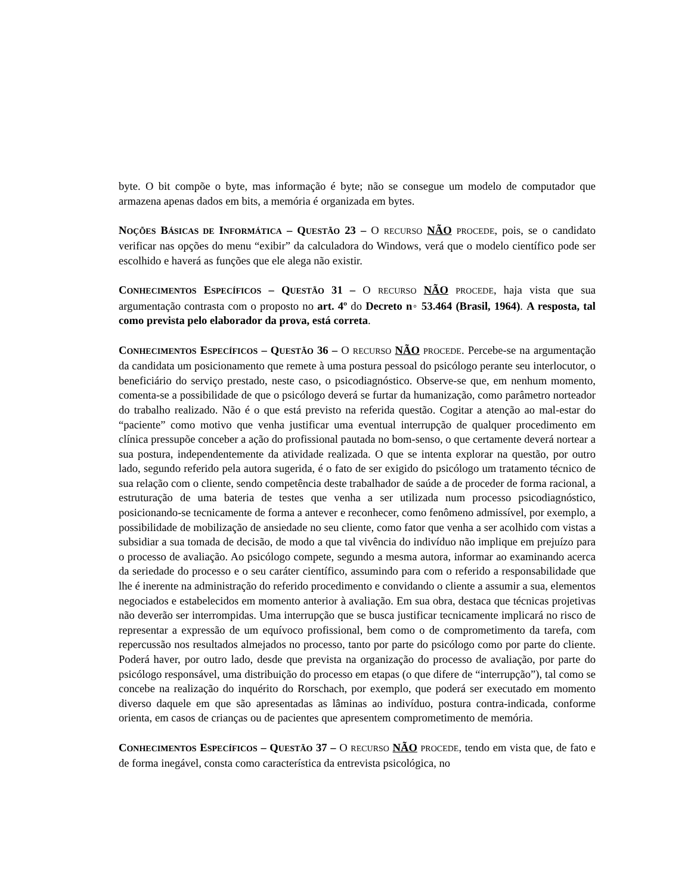byte. O bit compõe o byte, mas informação é byte; não se consegue um modelo de computador que armazena apenas dados em bits, a memória é organizada em bytes.
NOÇÕES BÁSICAS DE INFORMÁTICA – QUESTÃO 23 – O RECURSO NÃO PROCEDE, pois, se o candidato verificar nas opções do menu “exibir” da calculadora do Windows, verá que o modelo científico pode ser escolhido e haverá as funções que ele alega não existir.
CONHECIMENTOS ESPECÍFICOS – QUESTÃO 31 – O RECURSO NÃO PROCEDE, haja vista que sua argumentação contrasta com o proposto no art. 4º do Decreto n◦ 53.464 (Brasil, 1964). A resposta, tal como prevista pelo elaborador da prova, está correta.
CONHECIMENTOS ESPECÍFICOS – QUESTÃO 36 – O RECURSO NÃO PROCEDE. Percebe-se na argumentação da candidata um posicionamento que remete à uma postura pessoal do psicólogo perante seu interlocutor, o beneficiário do serviço prestado, neste caso, o psicodiagnóstico. Observe-se que, em nenhum momento, comenta-se a possibilidade de que o psicólogo deverá se furtar da humanização, como parâmetro norteador do trabalho realizado. Não é o que está previsto na referida questão. Cogitar a atenção ao mal-estar do “paciente” como motivo que venha justificar uma eventual interrupção de qualquer procedimento em clínica pressupõe conceber a ação do profissional pautada no bom-senso, o que certamente deverá nortear a sua postura, independentemente da atividade realizada. O que se intenta explorar na questão, por outro lado, segundo referido pela autora sugerida, é o fato de ser exigido do psicólogo um tratamento técnico de sua relação com o cliente, sendo competência deste trabalhador de saúde a de proceder de forma racional, a estruturação de uma bateria de testes que venha a ser utilizada num processo psicodiagnóstico, posicionando-se tecnicamente de forma a antever e reconhecer, como fenômeno admissível, por exemplo, a possibilidade de mobilização de ansiedade no seu cliente, como fator que venha a ser acolhido com vistas a subsidiar a sua tomada de decisão, de modo a que tal vivência do indivíduo não implique em prejuízo para o processo de avaliação. Ao psicólogo compete, segundo a mesma autora, informar ao examinando acerca da seriedade do processo e o seu caráter científico, assumindo para com o referido a responsabilidade que lhe é inerente na administração do referido procedimento e convidando o cliente a assumir a sua, elementos negociados e estabelecidos em momento anterior à avaliação. Em sua obra, destaca que técnicas projetivas não deverão ser interrompidas. Uma interrupção que se busca justificar tecnicamente implicará no risco de representar a expressão de um equívoco profissional, bem como o de comprometimento da tarefa, com repercussão nos resultados almejados no processo, tanto por parte do psicólogo como por parte do cliente. Poderá haver, por outro lado, desde que prevista na organização do processo de avaliação, por parte do psicólogo responsável, uma distribuição do processo em etapas (o que difere de “interrupção”), tal como se concebe na realização do inquérito do Rorschach, por exemplo, que poderá ser executado em momento diverso daquele em que são apresentadas as lâminas ao indivíduo, postura contra-indicada, conforme orienta, em casos de crianças ou de pacientes que apresentem comprometimento de memória.
CONHECIMENTOS ESPECÍFICOS – QUESTÃO 37 – O RECURSO NÃO PROCEDE, tendo em vista que, de fato e de forma inegável, consta como característica da entrevista psicológica, no